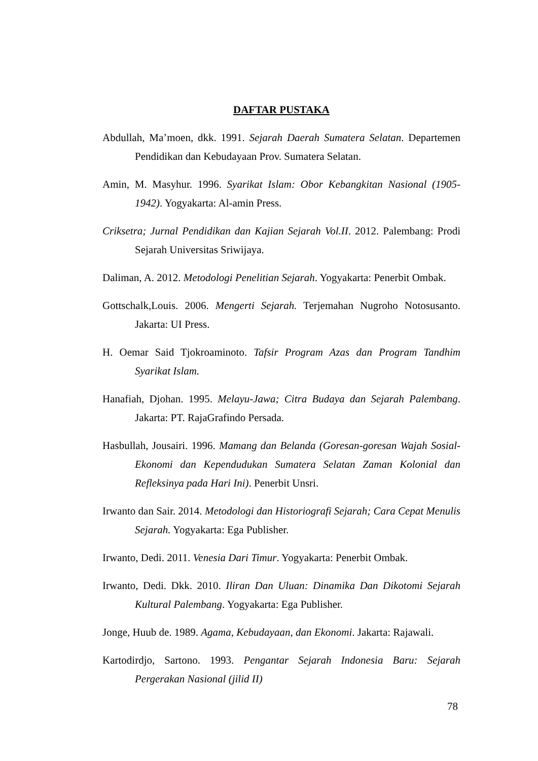DAFTAR PUSTAKA
Abdullah, Ma’moen, dkk. 1991. Sejarah Daerah Sumatera Selatan. Departemen Pendidikan dan Kebudayaan Prov. Sumatera Selatan.
Amin, M. Masyhur. 1996. Syarikat Islam: Obor Kebangkitan Nasional (1905-1942). Yogyakarta: Al-amin Press.
Criksetra; Jurnal Pendidikan dan Kajian Sejarah Vol.II. 2012. Palembang: Prodi Sejarah Universitas Sriwijaya.
Daliman, A. 2012. Metodologi Penelitian Sejarah. Yogyakarta: Penerbit Ombak.
Gottschalk,Louis. 2006. Mengerti Sejarah. Terjemahan Nugroho Notosusanto. Jakarta: UI Press.
H. Oemar Said Tjokroaminoto. Tafsir Program Azas dan Program Tandhim Syarikat Islam.
Hanafiah, Djohan. 1995. Melayu-Jawa; Citra Budaya dan Sejarah Palembang. Jakarta: PT. RajaGrafindo Persada.
Hasbullah, Jousairi. 1996. Mamang dan Belanda (Goresan-goresan Wajah Sosial-Ekonomi dan Kependudukan Sumatera Selatan Zaman Kolonial dan Refleksinya pada Hari Ini). Penerbit Unsri.
Irwanto dan Sair. 2014. Metodologi dan Historiografi Sejarah; Cara Cepat Menulis Sejarah. Yogyakarta: Ega Publisher.
Irwanto, Dedi. 2011. Venesia Dari Timur. Yogyakarta: Penerbit Ombak.
Irwanto, Dedi. Dkk. 2010. Iliran Dan Uluan: Dinamika Dan Dikotomi Sejarah Kultural Palembang. Yogyakarta: Ega Publisher.
Jonge, Huub de. 1989. Agama, Kebudayaan, dan Ekonomi. Jakarta: Rajawali.
Kartodirdjo, Sartono. 1993. Pengantar Sejarah Indonesia Baru: Sejarah Pergerakan Nasional (jilid II)
78